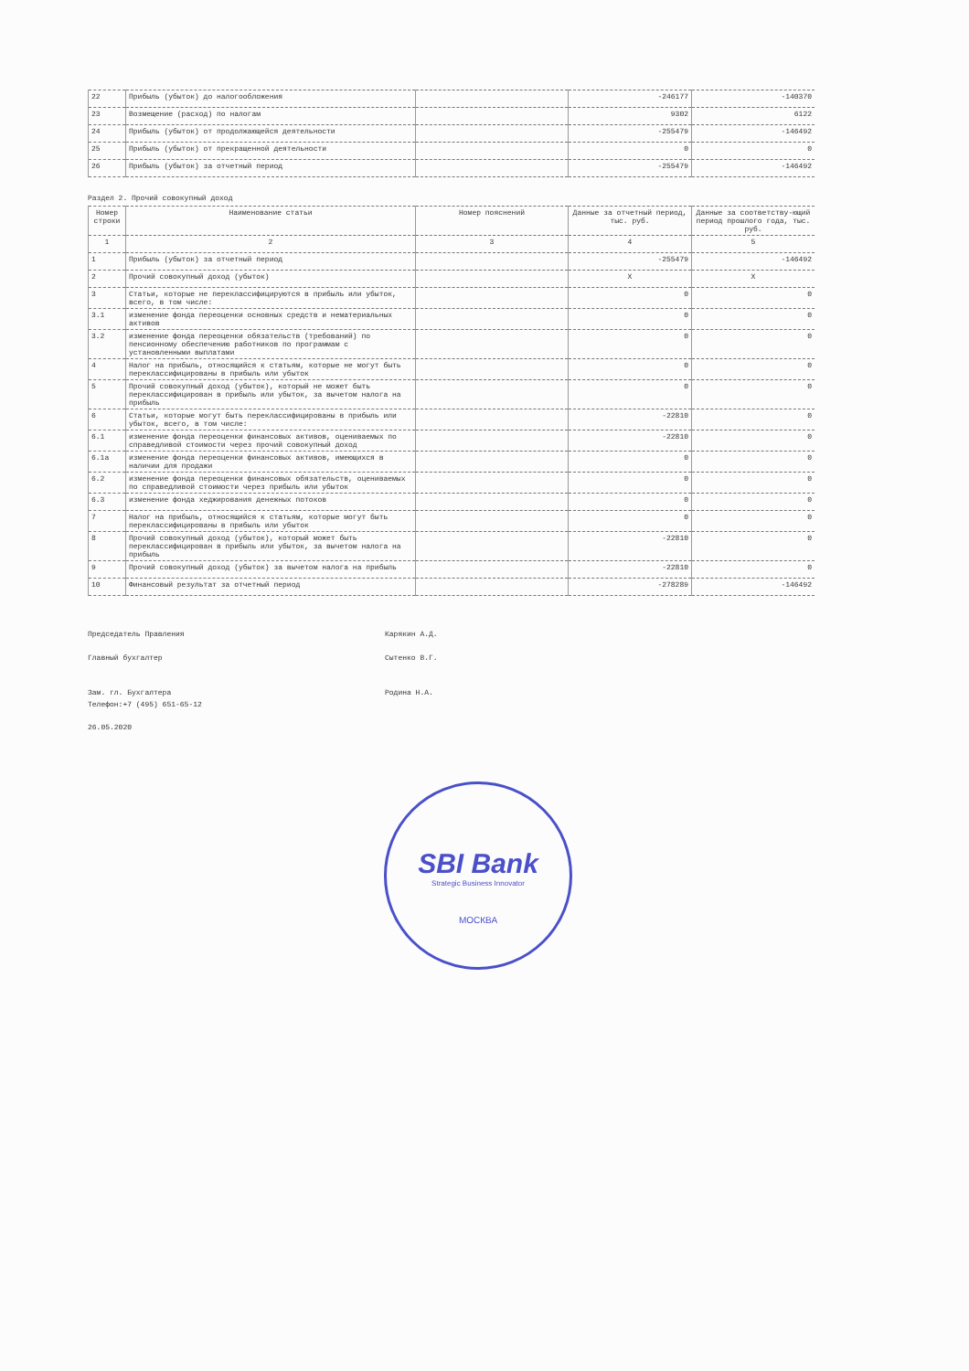| 22 | Прибыль (убыток) до налогообложения | | -246177 | -140370 |
| 23 | Возмещение (расход) по налогам | | 9302 | 6122 |
| 24 | Прибыль (убыток) от продолжающейся деятельности | | -255479 | -146492 |
| 25 | Прибыль (убыток) от прекращенной деятельности | | 0 | 0 |
| 26 | Прибыль (убыток) за отчетный период | | -255479 | -146492 |
Раздел 2. Прочий совокупный доход
| Номер строки | Наименование статьи | Номер пояснений | Данные за отчетный период, тыс. руб. | Данные за соответству-ющий период прошлого года, тыс. руб. |
| --- | --- | --- | --- | --- |
| 1 | 2 | 3 | 4 | 5 |
| 1 | Прибыль (убыток) за отчетный период | | -255479 | -146492 |
| 2 | Прочий совокупный доход (убыток) | | X | X |
| 3 | Статьи, которые не переклассифицируются в прибыль или убыток, всего, в том числе: | | 0 | 0 |
| 3.1 | изменение фонда переоценки основных средств и нематериальных активов | | 0 | 0 |
| 3.2 | изменение фонда переоценки обязательств (требований) по пенсионному обеспечению работников по программам с установленными выплатами | | 0 | 0 |
| 4 | Налог на прибыль, относящийся к статьям, которые не могут быть переклассифицированы в прибыль или убыток | | 0 | 0 |
| 5 | Прочий совокупный доход (убыток), который не может быть переклассифицирован в прибыль или убыток, за вычетом налога на прибыль | | 0 | 0 |
| 6 | Статьи, которые могут быть переклассифицированы в прибыль или убыток, всего, в том числе: | | -22810 | 0 |
| 6.1 | изменение фонда переоценки финансовых активов, оцениваемых по справедливой стоимости через прочий совокупный доход | | -22810 | 0 |
| 6.1а | изменение фонда переоценки финансовых активов, имеющихся в наличии для продажи | | 0 | 0 |
| 6.2 | изменение фонда переоценки финансовых обязательств, оцениваемых по справедливой стоимости через прибыль или убыток | | 0 | 0 |
| 6.3 | изменение фонда хеджирования денежных потоков | | 0 | 0 |
| 7 | Налог на прибыль, относящийся к статьям, которые могут быть переклассифицированы в прибыль или убыток | | 0 | 0 |
| 8 | Прочий совокупный доход (убыток), который может быть переклассифицирован в прибыль или убыток, за вычетом налога на прибыль | | -22810 | 0 |
| 9 | Прочий совокупный доход (убыток) за вычетом налога на прибыль | | -22810 | 0 |
| 10 | Финансовый результат за отчетный период | | -278289 | -146492 |
Председатель Правления Карякин А.Д.
Главный бухгалтер Сытенко В.Г.
Зам. гл. Бухгалтера Родина Н.А.
Телефон:+7 (495) 651-65-12
26.05.2020
SBI Bank
Strategic Business Innovator
МОСКВА